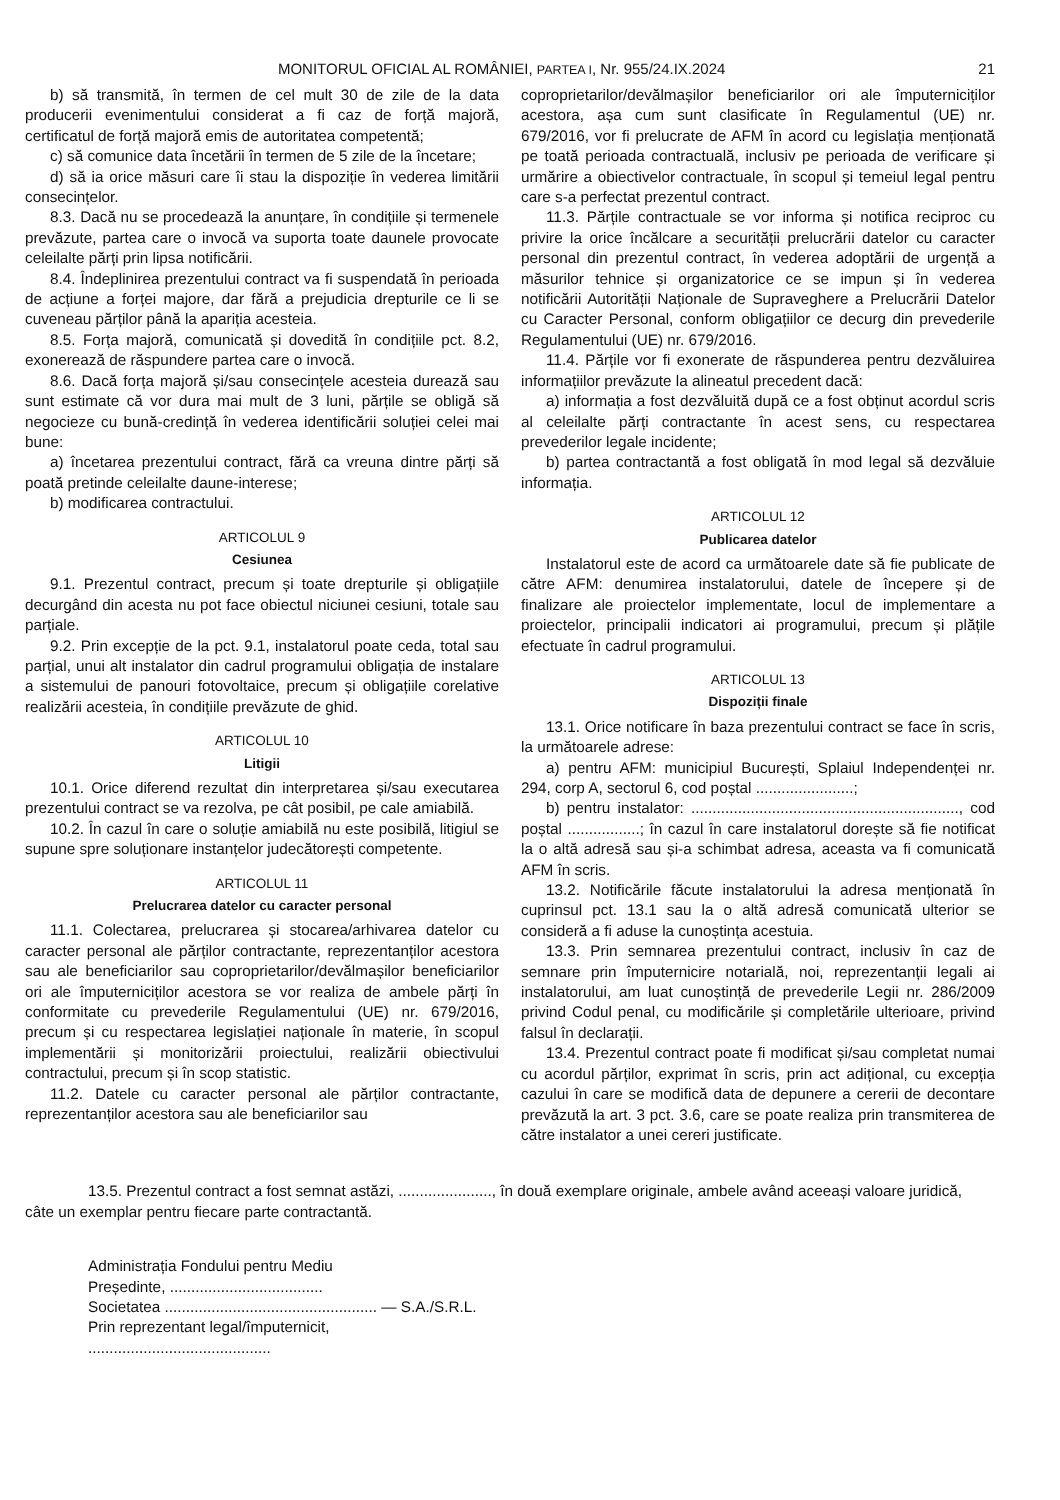MONITORUL OFICIAL AL ROMÂNIEI, PARTEA I, Nr. 955/24.IX.2024 21
b) să transmită, în termen de cel mult 30 de zile de la data producerii evenimentului considerat a fi caz de forță majoră, certificatul de forță majoră emis de autoritatea competentă;
c) să comunice data încetării în termen de 5 zile de la încetare;
d) să ia orice măsuri care îi stau la dispoziție în vederea limitării consecințelor.
8.3. Dacă nu se procedează la anunțare, în condițiile și termenele prevăzute, partea care o invocă va suporta toate daunele provocate celeilalte părți prin lipsa notificării.
8.4. Îndeplinirea prezentului contract va fi suspendată în perioada de acțiune a forței majore, dar fără a prejudicia drepturile ce li se cuveneau părților până la apariția acesteia.
8.5. Forța majoră, comunicată și dovedită în condițiile pct. 8.2, exonerează de răspundere partea care o invocă.
8.6. Dacă forța majoră și/sau consecințele acesteia durează sau sunt estimate că vor dura mai mult de 3 luni, părțile se obligă să negocieze cu bună-credință în vederea identificării soluției celei mai bune:
a) încetarea prezentului contract, fără ca vreuna dintre părți să poată pretinde celeilalte daune-interese;
b) modificarea contractului.
ARTICOLUL 9
Cesiunea
9.1. Prezentul contract, precum și toate drepturile și obligațiile decurgând din acesta nu pot face obiectul niciunei cesiuni, totale sau parțiale.
9.2. Prin excepție de la pct. 9.1, instalatorul poate ceda, total sau parțial, unui alt instalator din cadrul programului obligația de instalare a sistemului de panouri fotovoltaice, precum și obligațiile corelative realizării acesteia, în condițiile prevăzute de ghid.
ARTICOLUL 10
Litigii
10.1. Orice diferend rezultat din interpretarea și/sau executarea prezentului contract se va rezolva, pe cât posibil, pe cale amiabilă.
10.2. În cazul în care o soluție amiabilă nu este posibilă, litigiul se supune spre soluționare instanțelor judecătorești competente.
ARTICOLUL 11
Prelucrarea datelor cu caracter personal
11.1. Colectarea, prelucrarea și stocarea/arhivarea datelor cu caracter personal ale părților contractante, reprezentanților acestora sau ale beneficiarilor sau coproprietarilor/devălmașilor beneficiarilor ori ale împuterniciților acestora se vor realiza de ambele părți în conformitate cu prevederile Regulamentului (UE) nr. 679/2016, precum și cu respectarea legislației naționale în materie, în scopul implementării și monitorizării proiectului, realizării obiectivului contractului, precum și în scop statistic.
11.2. Datele cu caracter personal ale părților contractante, reprezentanților acestora sau ale beneficiarilor sau
coproprietarilor/devălmașilor beneficiarilor ori ale împuterniciților acestora, așa cum sunt clasificate în Regulamentul (UE) nr. 679/2016, vor fi prelucrate de AFM în acord cu legislația menționată pe toată perioada contractuală, inclusiv pe perioada de verificare și urmărire a obiectivelor contractuale, în scopul și temeiul legal pentru care s-a perfectat prezentul contract.
11.3. Părțile contractuale se vor informa și notifica reciproc cu privire la orice încălcare a securității prelucrării datelor cu caracter personal din prezentul contract, în vederea adoptării de urgență a măsurilor tehnice și organizatorice ce se impun și în vederea notificării Autorității Naționale de Supraveghere a Prelucrării Datelor cu Caracter Personal, conform obligațiilor ce decurg din prevederile Regulamentului (UE) nr. 679/2016.
11.4. Părțile vor fi exonerate de răspunderea pentru dezvăluirea informațiilor prevăzute la alineatul precedent dacă:
a) informația a fost dezvăluită după ce a fost obținut acordul scris al celeilalte părți contractante în acest sens, cu respectarea prevederilor legale incidente;
b) partea contractantă a fost obligată în mod legal să dezvăluie informația.
ARTICOLUL 12
Publicarea datelor
Instalatorul este de acord ca următoarele date să fie publicate de către AFM: denumirea instalatorului, datele de începere și de finalizare ale proiectelor implementate, locul de implementare a proiectelor, principalii indicatori ai programului, precum și plățile efectuate în cadrul programului.
ARTICOLUL 13
Dispoziții finale
13.1. Orice notificare în baza prezentului contract se face în scris, la următoarele adrese:
a) pentru AFM: municipiul București, Splaiul Independenței nr. 294, corp A, sectorul 6, cod poștal .......................;
b) pentru instalator: ..............................................................., cod poștal .................; în cazul în care instalatorul dorește să fie notificat la o altă adresă sau și-a schimbat adresa, aceasta va fi comunicată AFM în scris.
13.2. Notificările făcute instalatorului la adresa menționată în cuprinsul pct. 13.1 sau la o altă adresă comunicată ulterior se consideră a fi aduse la cunoștința acestuia.
13.3. Prin semnarea prezentului contract, inclusiv în caz de semnare prin împuternicire notarială, noi, reprezentanții legali ai instalatorului, am luat cunoștință de prevederile Legii nr. 286/2009 privind Codul penal, cu modificările și completările ulterioare, privind falsul în declarații.
13.4. Prezentul contract poate fi modificat și/sau completat numai cu acordul părților, exprimat în scris, prin act adițional, cu excepția cazului în care se modifică data de depunere a cererii de decontare prevăzută la art. 3 pct. 3.6, care se poate realiza prin transmiterea de către instalator a unei cereri justificate.
13.5. Prezentul contract a fost semnat astăzi, ......................, în două exemplare originale, ambele având aceeași valoare juridică, câte un exemplar pentru fiecare parte contractantă.
Administrația Fondului pentru Mediu
Președinte, ....................................
Societatea .................................................. — S.A./S.R.L.
Prin reprezentant legal/împuternicit,
...........................................